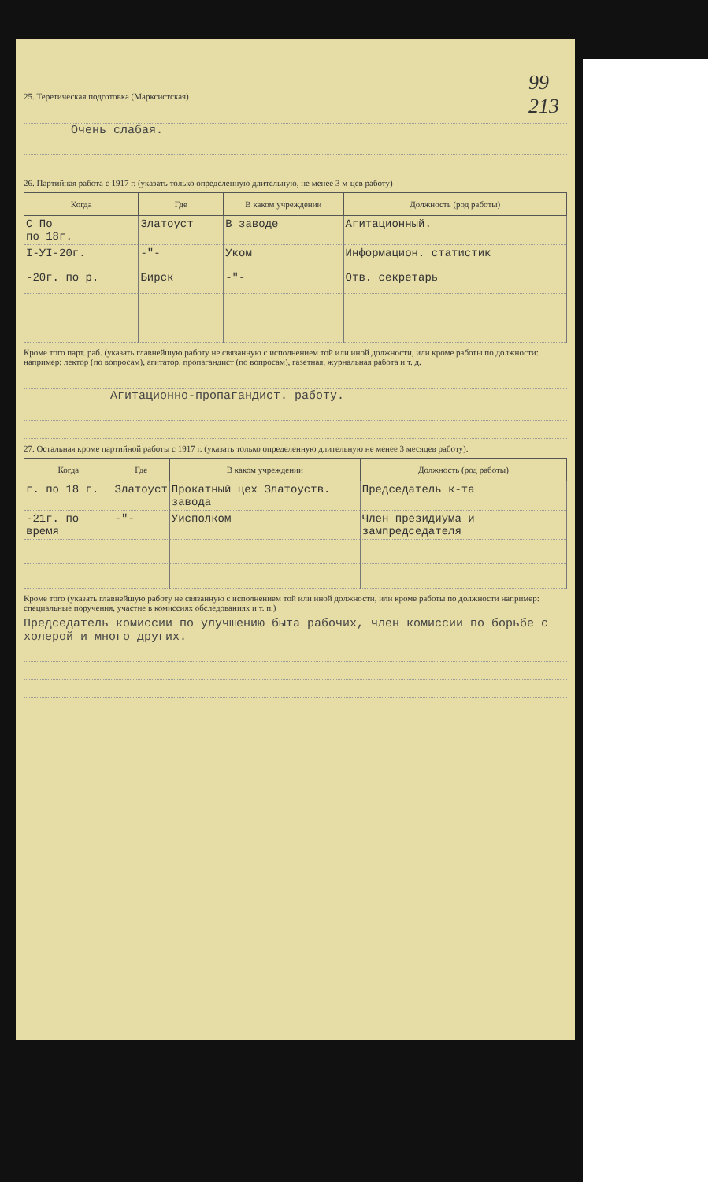99
213
25. Теретическая подготовка (Марксистская)
Очень слабая.
26. Партийная работа с 1917 г. (указать только определенную длительную, не менее 3 м-цев работу)
| Когда | Где | В каком учреждении | Должность (род работы) |
| --- | --- | --- | --- |
| С По по 18г. | Златоуст | В заводе | Агитационный. |
| I-УI-20г. | -"- | Уком | Информацион. статистик |
| -20г. по р. | Бирск | -"- | Отв. секретарь |
Кроме того парт. раб. (указать главнейшую работу не связанную с исполнением той или иной должности, или кроме работы по должности: например: лектор (по вопросам), агитатор, пропагандист (по вопросам), газетная, журнальная работа и т. д.
Агитационно-пропагандист. работу.
27. Остальная кроме партийной работы с 1917 г. (указать только определенную длительную не менее 3 месяцев работу).
| Когда | Где | В каком учреждении | Должность (род работы) |
| --- | --- | --- | --- |
| г. по 18 г. | Златоуст | Прокатный цех Златоуств. завода | Председатель к-та |
| -21г. по время | -"- | Уисполком | Член президиума и зампредседателя |
Кроме того (указать главнейшую работу не связанную с исполнением той или иной должности, или кроме работы по должности например: специальные поручения, участие в комиссиях обследованиях и т. п.)
Председатель комиссии по улучшению быта рабочих, член комиссии по борьбе с холерой и много других.